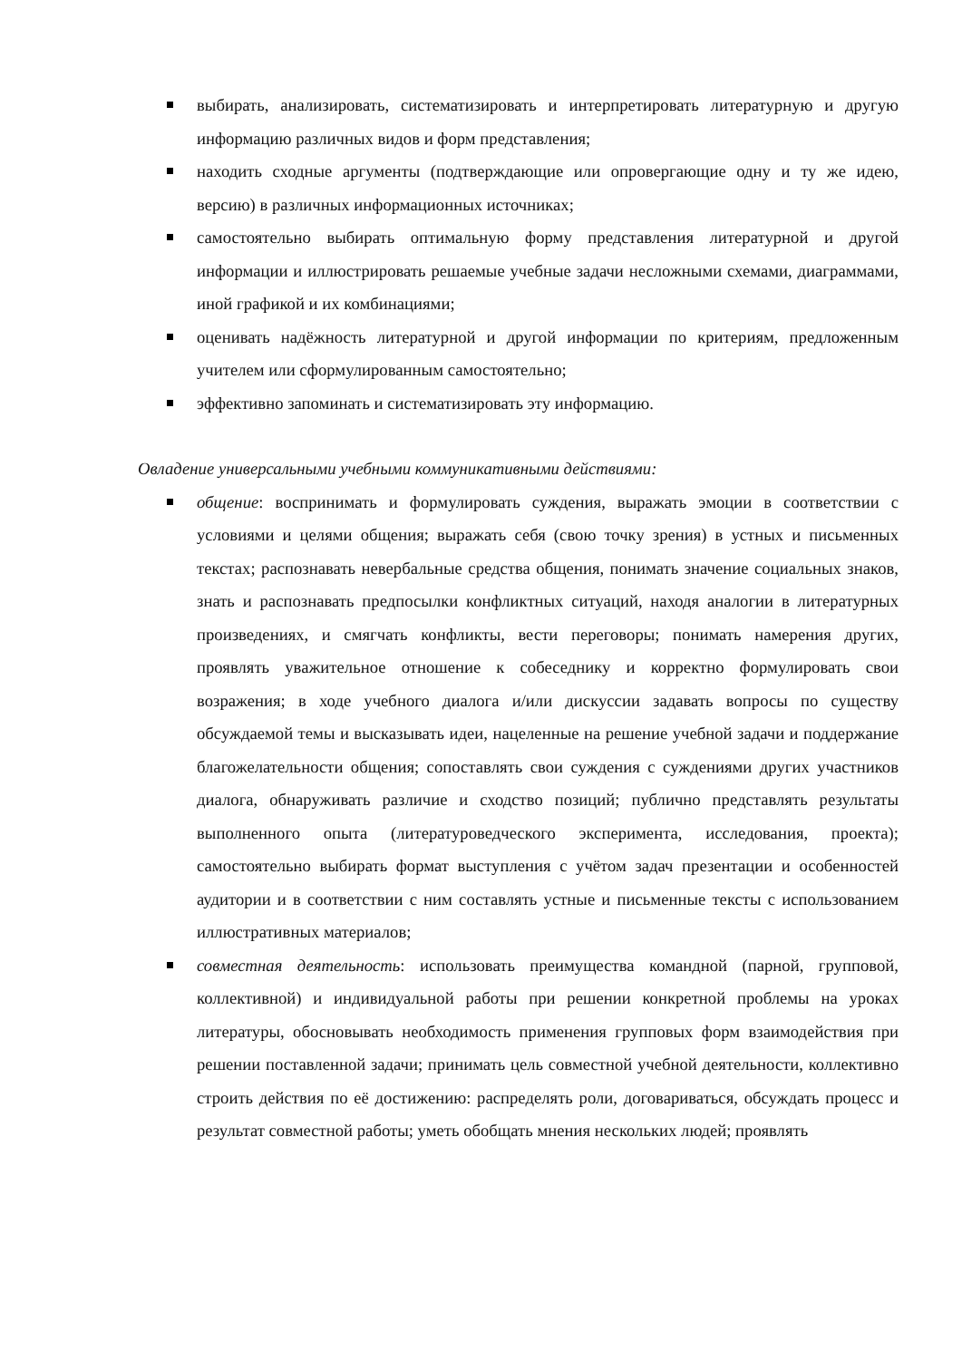выбирать, анализировать, систематизировать и интерпретировать литературную и другую информацию различных видов и форм представления;
находить сходные аргументы (подтверждающие или опровергающие одну и ту же идею, версию) в различных информационных источниках;
самостоятельно выбирать оптимальную форму представления литературной и другой информации и иллюстрировать решаемые учебные задачи несложными схемами, диаграммами, иной графикой и их комбинациями;
оценивать надёжность литературной и другой информации по критериям, предложенным учителем или сформулированным самостоятельно;
эффективно запоминать и систематизировать эту информацию.
Овладение универсальными учебными коммуникативными действиями:
общение: воспринимать и формулировать суждения, выражать эмоции в соответствии с условиями и целями общения; выражать себя (свою точку зрения) в устных и письменных текстах; распознавать невербальные средства общения, понимать значение социальных знаков, знать и распознавать предпосылки конфликтных ситуаций, находя аналогии в литературных произведениях, и смягчать конфликты, вести переговоры; понимать намерения других, проявлять уважительное отношение к собеседнику и корректно формулировать свои возражения; в ходе учебного диалога и/или дискуссии задавать вопросы по существу обсуждаемой темы и высказывать идеи, нацеленные на решение учебной задачи и поддержание благожелательности общения; сопоставлять свои суждения с суждениями других участников диалога, обнаруживать различие и сходство позиций; публично представлять результаты выполненного опыта (литературоведческого эксперимента, исследования, проекта); самостоятельно выбирать формат выступления с учётом задач презентации и особенностей аудитории и в соответствии с ним составлять устные и письменные тексты с использованием иллюстративных материалов;
совместная деятельность: использовать преимущества командной (парной, групповой, коллективной) и индивидуальной работы при решении конкретной проблемы на уроках литературы, обосновывать необходимость применения групповых форм взаимодействия при решении поставленной задачи; принимать цель совместной учебной деятельности, коллективно строить действия по её достижению: распределять роли, договариваться, обсуждать процесс и результат совместной работы; уметь обобщать мнения нескольких людей; проявлять